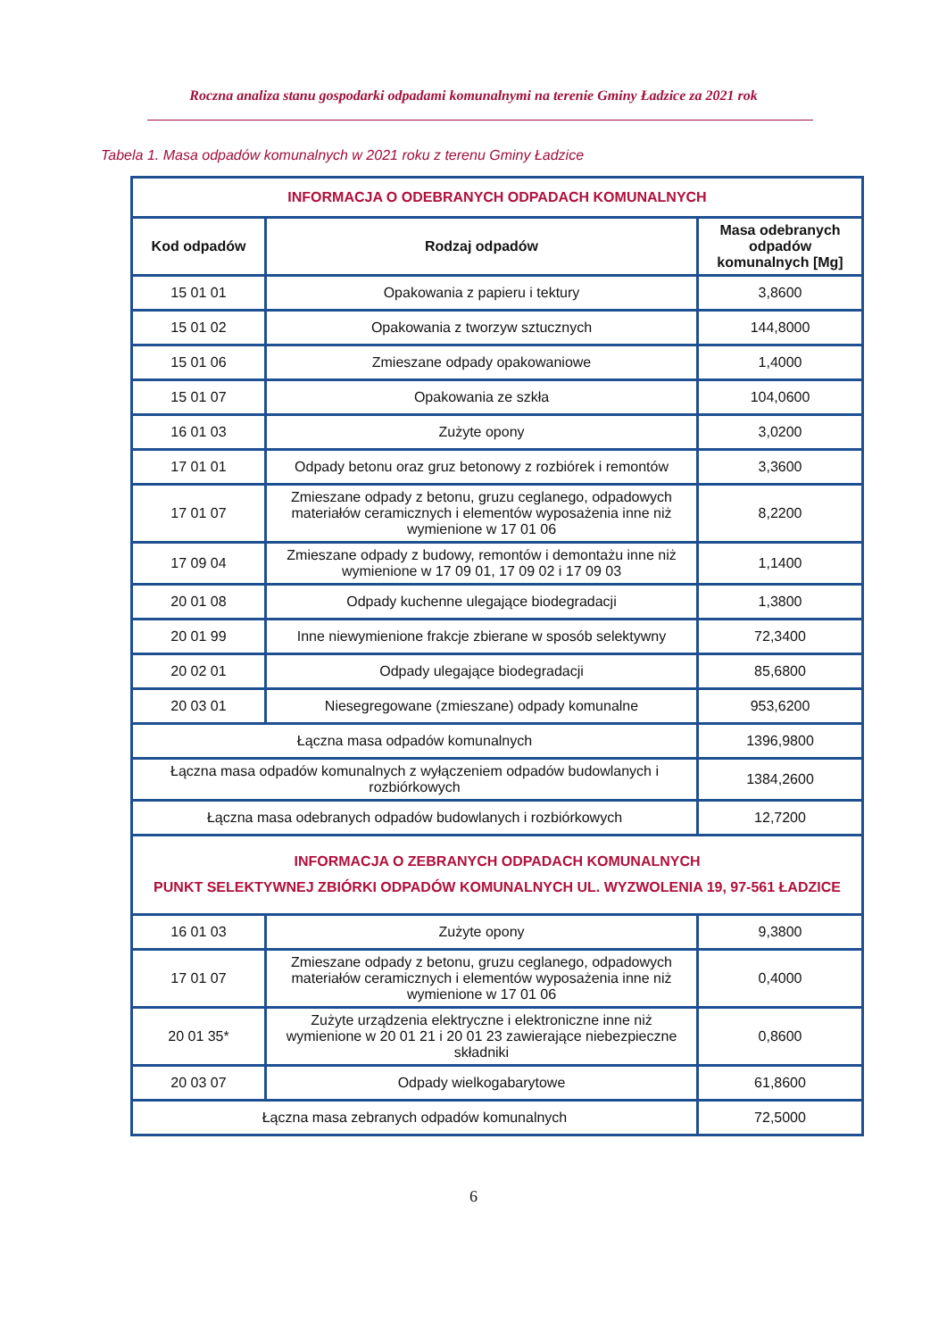Roczna analiza stanu gospodarki odpadami komunalnymi na terenie Gminy Ładzice za 2021 rok
Tabela 1. Masa odpadów komunalnych w 2021 roku z terenu Gminy Ładzice
| INFORMACJA O ODEBRANYCH ODPADACH KOMUNALNYCH | | |
| Kod odpadów | Rodzaj odpadów | Masa odebranych odpadów komunalnych [Mg] |
| 15 01 01 | Opakowania z papieru i tektury | 3,8600 |
| 15 01 02 | Opakowania z tworzyw sztucznych | 144,8000 |
| 15 01 06 | Zmieszane odpady opakowaniowe | 1,4000 |
| 15 01 07 | Opakowania ze szkła | 104,0600 |
| 16 01 03 | Zużyte opony | 3,0200 |
| 17 01 01 | Odpady betonu oraz gruz betonowy z rozbiórek i remontów | 3,3600 |
| 17 01 07 | Zmieszane odpady z betonu, gruzu ceglanego, odpadowych materiałów ceramicznych i elementów wyposażenia inne niż wymienione w 17 01 06 | 8,2200 |
| 17 09 04 | Zmieszane odpady z budowy, remontów i demontażu inne niż wymienione w 17 09 01, 17 09 02 i 17 09 03 | 1,1400 |
| 20 01 08 | Odpady kuchenne ulegające biodegradacji | 1,3800 |
| 20 01 99 | Inne niewymienione frakcje zbierane w sposób selektywny | 72,3400 |
| 20 02 01 | Odpady ulegające biodegradacji | 85,6800 |
| 20 03 01 | Niesegregowane (zmieszane) odpady komunalne | 953,6200 |
| Łączna masa odpadów komunalnych | | 1396,9800 |
| Łączna masa odpadów komunalnych z wyłączeniem odpadów budowlanych i rozbiórkowych | | 1384,2600 |
| Łączna masa odebranych odpadów budowlanych i rozbiórkowych | | 12,7200 |
| INFORMACJA O ZEBRANYCH ODPADACH KOMUNALNYCH PUNKT SELEKTYWNEJ ZBIÓRKI ODPADÓW KOMUNALNYCH UL. WYZWOLENIA 19, 97-561 ŁADZICE | | |
| 16 01 03 | Zużyte opony | 9,3800 |
| 17 01 07 | Zmieszane odpady z betonu, gruzu ceglanego, odpadowych materiałów ceramicznych i elementów wyposażenia inne niż wymienione w 17 01 06 | 0,4000 |
| 20 01 35* | Zużyte urządzenia elektryczne i elektroniczne inne niż wymienione w 20 01 21 i 20 01 23 zawierające niebezpieczne składniki | 0,8600 |
| 20 03 07 | Odpady wielkogabarytowe | 61,8600 |
| Łączna masa zebranych odpadów komunalnych | | 72,5000 |
6